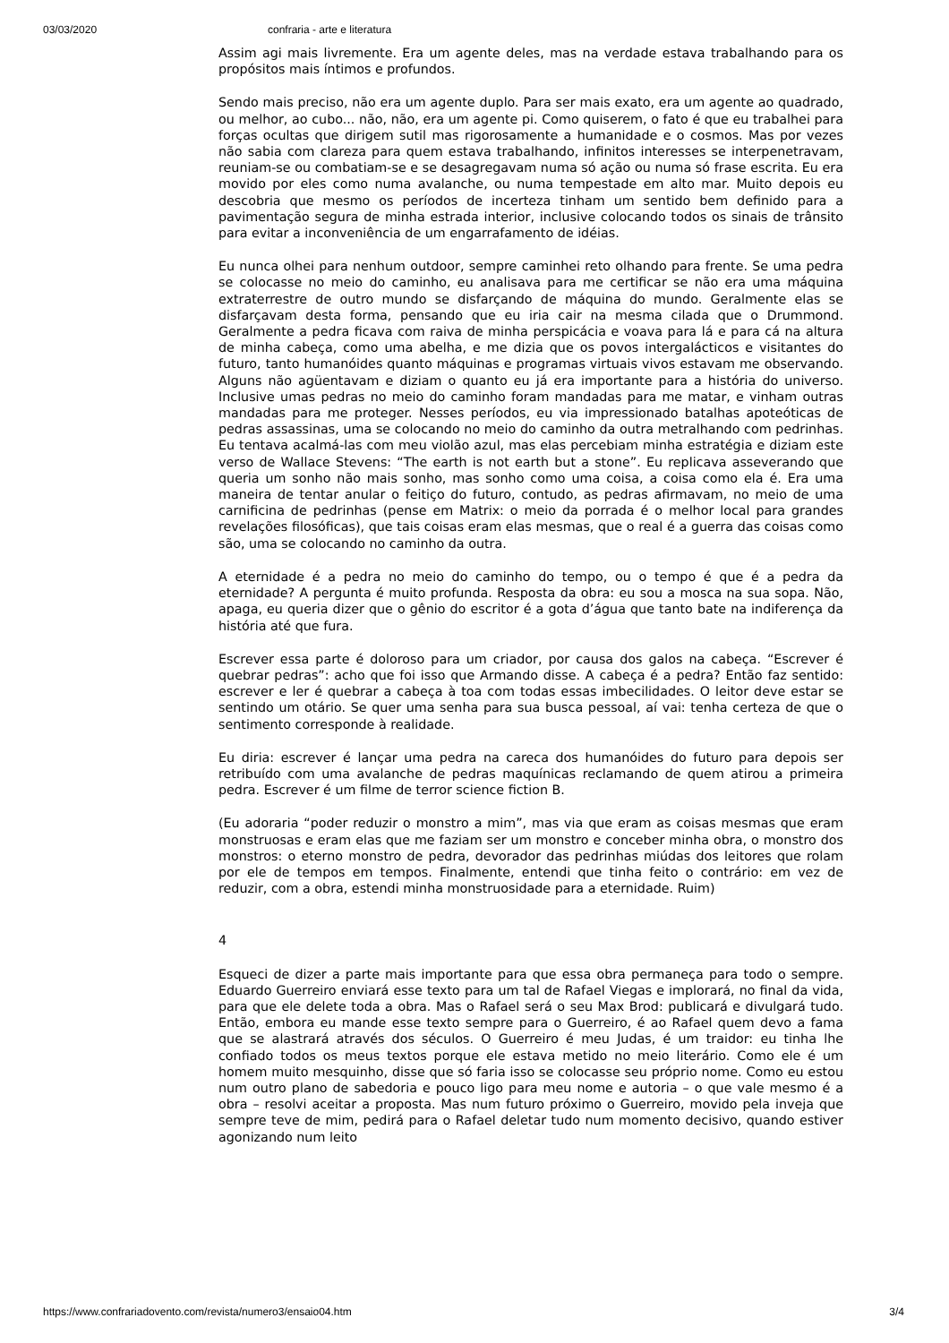03/03/2020 confraria - arte e literatura
Assim agi mais livremente. Era um agente deles, mas na verdade estava trabalhando para os propósitos mais íntimos e profundos.
Sendo mais preciso, não era um agente duplo. Para ser mais exato, era um agente ao quadrado, ou melhor, ao cubo... não, não, era um agente pi. Como quiserem, o fato é que eu trabalhei para forças ocultas que dirigem sutil mas rigorosamente a humanidade e o cosmos. Mas por vezes não sabia com clareza para quem estava trabalhando, infinitos interesses se interpenetravam, reuniam-se ou combatiam-se e se desagregavam numa só ação ou numa só frase escrita. Eu era movido por eles como numa avalanche, ou numa tempestade em alto mar. Muito depois eu descobria que mesmo os períodos de incerteza tinham um sentido bem definido para a pavimentação segura de minha estrada interior, inclusive colocando todos os sinais de trânsito para evitar a inconveniência de um engarrafamento de idéias.
Eu nunca olhei para nenhum outdoor, sempre caminhei reto olhando para frente. Se uma pedra se colocasse no meio do caminho, eu analisava para me certificar se não era uma máquina extraterrestre de outro mundo se disfarçando de máquina do mundo. Geralmente elas se disfarçavam desta forma, pensando que eu iria cair na mesma cilada que o Drummond. Geralmente a pedra ficava com raiva de minha perspicácia e voava para lá e para cá na altura de minha cabeça, como uma abelha, e me dizia que os povos intergalácticos e visitantes do futuro, tanto humanóides quanto máquinas e programas virtuais vivos estavam me observando. Alguns não agüentavam e diziam o quanto eu já era importante para a história do universo. Inclusive umas pedras no meio do caminho foram mandadas para me matar, e vinham outras mandadas para me proteger. Nesses períodos, eu via impressionado batalhas apoteóticas de pedras assassinas, uma se colocando no meio do caminho da outra metralhando com pedrinhas. Eu tentava acalmá-las com meu violão azul, mas elas percebiam minha estratégia e diziam este verso de Wallace Stevens: “The earth is not earth but a stone”. Eu replicava asseverando que queria um sonho não mais sonho, mas sonho como uma coisa, a coisa como ela é. Era uma maneira de tentar anular o feitiço do futuro, contudo, as pedras afirmavam, no meio de uma carnificina de pedrinhas (pense em Matrix: o meio da porrada é o melhor local para grandes revelações filosóficas), que tais coisas eram elas mesmas, que o real é a guerra das coisas como são, uma se colocando no caminho da outra.
A eternidade é a pedra no meio do caminho do tempo, ou o tempo é que é a pedra da eternidade? A pergunta é muito profunda. Resposta da obra: eu sou a mosca na sua sopa. Não, apaga, eu queria dizer que o gênio do escritor é a gota d’água que tanto bate na indiferença da história até que fura.
Escrever essa parte é doloroso para um criador, por causa dos galos na cabeça. “Escrever é quebrar pedras”: acho que foi isso que Armando disse. A cabeça é a pedra? Então faz sentido: escrever e ler é quebrar a cabeça à toa com todas essas imbecilidades. O leitor deve estar se sentindo um otário. Se quer uma senha para sua busca pessoal, aí vai: tenha certeza de que o sentimento corresponde à realidade.
Eu diria: escrever é lançar uma pedra na careca dos humanóides do futuro para depois ser retribuído com uma avalanche de pedras maquínicas reclamando de quem atirou a primeira pedra. Escrever é um filme de terror science fiction B.
(Eu adoraria “poder reduzir o monstro a mim”, mas via que eram as coisas mesmas que eram monstruosas e eram elas que me faziam ser um monstro e conceber minha obra, o monstro dos monstros: o eterno monstro de pedra, devorador das pedrinhas miúdas dos leitores que rolam por ele de tempos em tempos. Finalmente, entendi que tinha feito o contrário: em vez de reduzir, com a obra, estendi minha monstruosidade para a eternidade. Ruim)
4
Esqueci de dizer a parte mais importante para que essa obra permaneça para todo o sempre. Eduardo Guerreiro enviará esse texto para um tal de Rafael Viegas e implorará, no final da vida, para que ele delete toda a obra. Mas o Rafael será o seu Max Brod: publicará e divulgará tudo. Então, embora eu mande esse texto sempre para o Guerreiro, é ao Rafael quem devo a fama que se alastrará através dos séculos. O Guerreiro é meu Judas, é um traidor: eu tinha lhe confiado todos os meus textos porque ele estava metido no meio literário. Como ele é um homem muito mesquinho, disse que só faria isso se colocasse seu próprio nome. Como eu estou num outro plano de sabedoria e pouco ligo para meu nome e autoria – o que vale mesmo é a obra – resolvi aceitar a proposta. Mas num futuro próximo o Guerreiro, movido pela inveja que sempre teve de mim, pedirá para o Rafael deletar tudo num momento decisivo, quando estiver agonizando num leito
https://www.confrariadovento.com/revista/numero3/ensaio04.htm 3/4